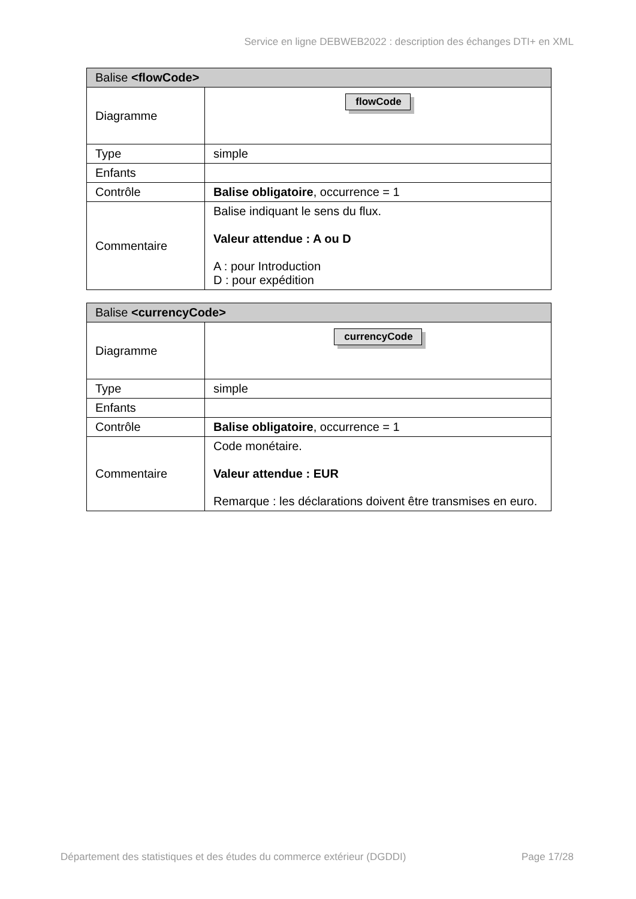Service en ligne DEBWEB2022 : description des échanges DTI+ en XML
| Balise <flowCode> | |
| --- | --- |
| Diagramme | flowCode |
| Type | simple |
| Enfants | |
| Contrôle | Balise obligatoire , occurrence = 1 |
| Commentaire | Balise indiquant le sens du flux. Valeur attendue : A ou D A : pour Introduction D : pour expédition |
| Balise <currencyCode> | |
| --- | --- |
| Diagramme | currencyCode |
| Type | simple |
| Enfants | |
| Contrôle | Balise obligatoire , occurrence = 1 |
| Commentaire | Code monétaire. Valeur attendue : EUR Remarque : les déclarations doivent être transmises en euro. |
Département des statistiques et des études du commerce extérieur (DGDDI) Page 17/28